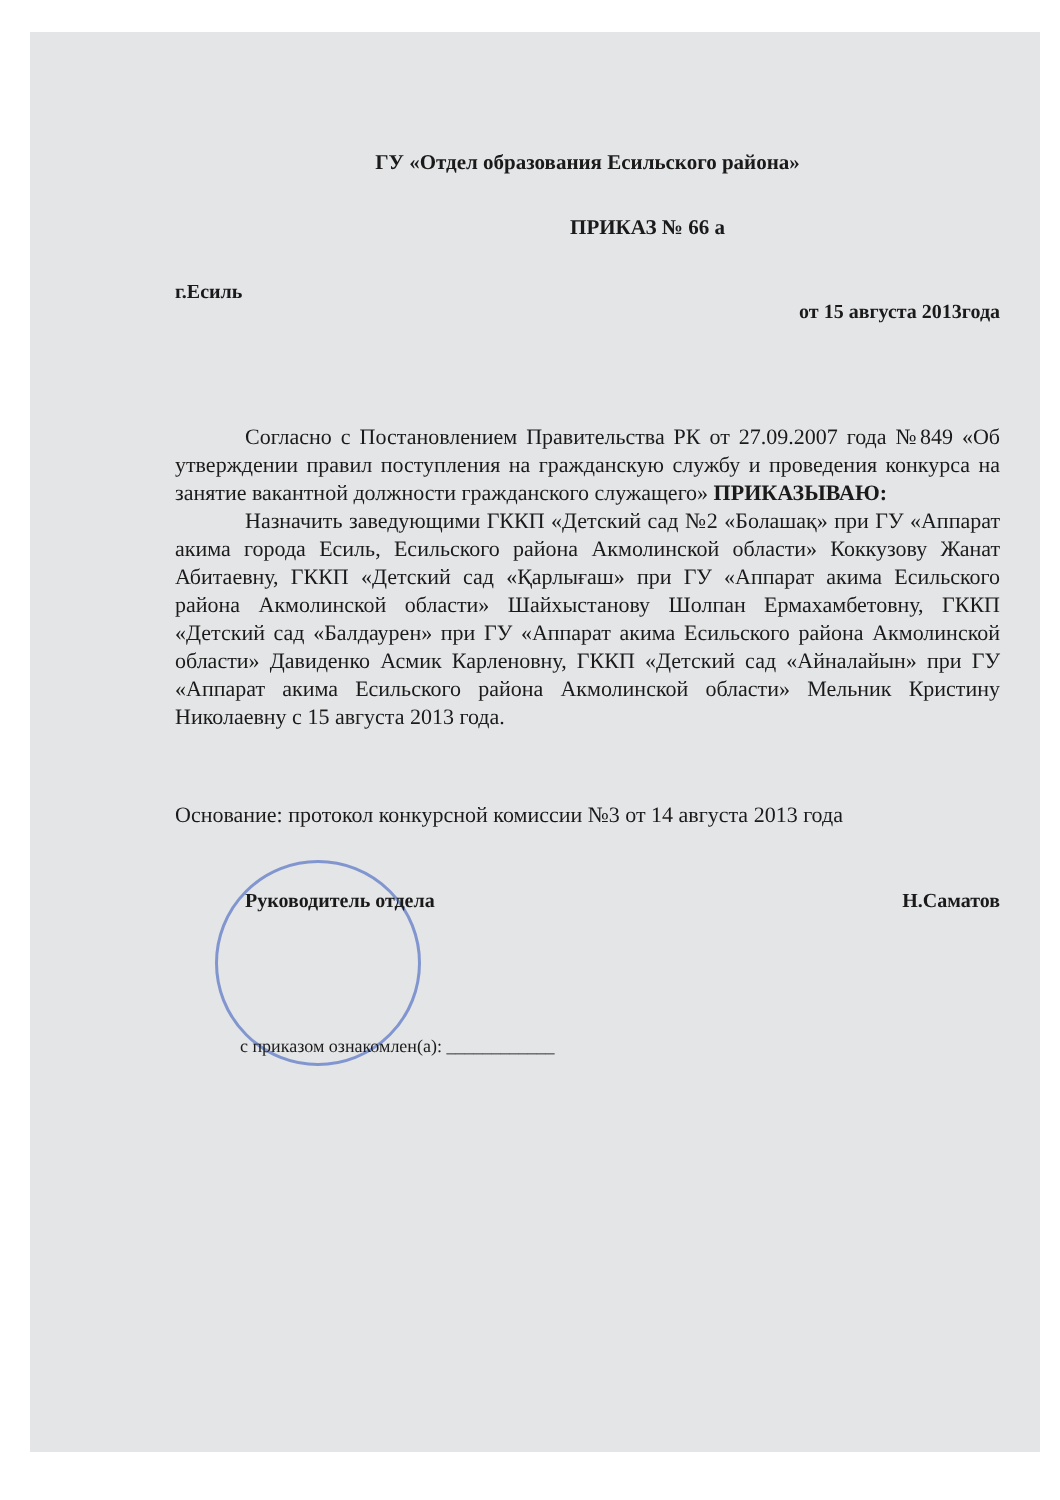ГУ «Отдел образования Есильского района»
ПРИКАЗ № 66 а
г.Есиль от 15 августа 2013года
Согласно с Постановлением Правительства РК от 27.09.2007 года №849 «Об утверждении правил поступления на гражданскую службу и проведения конкурса на занятие вакантной должности гражданского служащего» ПРИКАЗЫВАЮ:
Назначить заведующими ГККП «Детский сад №2 «Болашақ» при ГУ «Аппарат акима города Есиль, Есильского района Акмолинской области» Коккузову Жанат Абитаевну, ГККП «Детский сад «Қарлығаш» при ГУ «Аппарат акима Есильского района Акмолинской области» Шайхыстанову Шолпан Ермахамбетовну, ГККП «Детский сад «Балдаурен» при ГУ «Аппарат акима Есильского района Акмолинской области» Давиденко Асмик Карленовну, ГККП «Детский сад «Айналайын» при ГУ «Аппарат акима Есильского района Акмолинской области» Мельник Кристину Николаевну с 15 августа 2013 года.
Основание: протокол конкурсной комиссии №3 от 14 августа 2013 года
Руководитель отдела Н.Саматов
с приказом ознакомлен(а): ____________